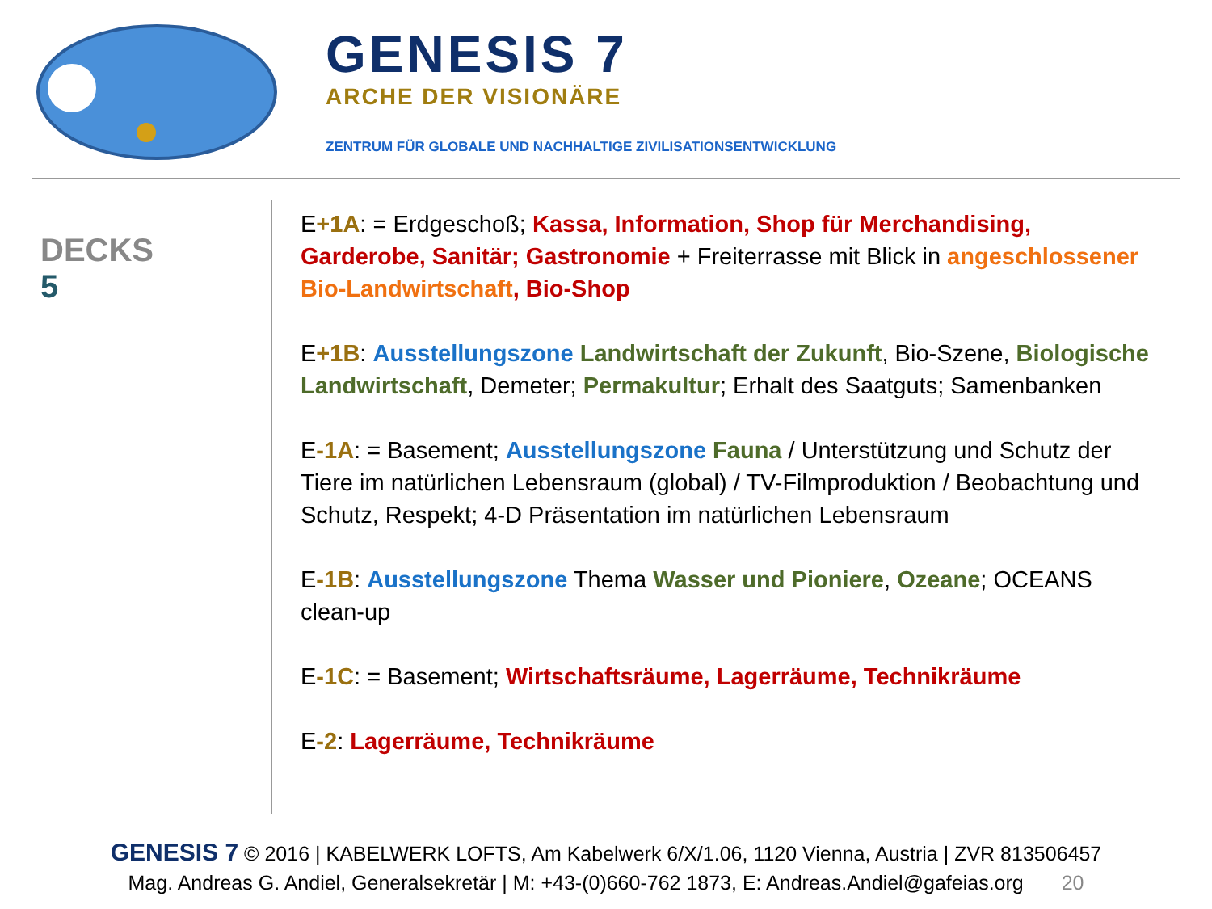GENESIS 7
ARCHE DER VISIONÄRE
ZENTRUM FÜR GLOBALE UND NACHHALTIGE ZIVILISATIONSENTWICKLUNG
DECKS
5
E+1A: = Erdgeschoß; Kassa, Information, Shop für Merchandising, Garderobe, Sanitär; Gastronomie + Freiterrasse mit Blick in angeschlossener Bio-Landwirtschaft, Bio-Shop
E+1B: Ausstellungszone Landwirtschaft der Zukunft, Bio-Szene, Biologische Landwirtschaft, Demeter; Permakultur; Erhalt des Saatguts; Samenbanken
E-1A: = Basement; Ausstellungszone Fauna / Unterstützung und Schutz der Tiere im natürlichen Lebensraum (global) / TV-Filmproduktion / Beobachtung und Schutz, Respekt; 4-D Präsentation im natürlichen Lebensraum
E-1B: Ausstellungszone Thema Wasser und Pioniere, Ozeane; OCEANS clean-up
E-1C: = Basement; Wirtschaftsräume, Lagerräume, Technikräume
E-2: Lagerräume, Technikräume
GENESIS 7 © 2016 | KABELWERK LOFTS, Am Kabelwerk 6/X/1.06, 1120 Vienna, Austria | ZVR 813506457
Mag. Andreas G. Andiel, Generalsekretär | M: +43-(0)660-762 1873, E: Andreas.Andiel@gafeias.org 20